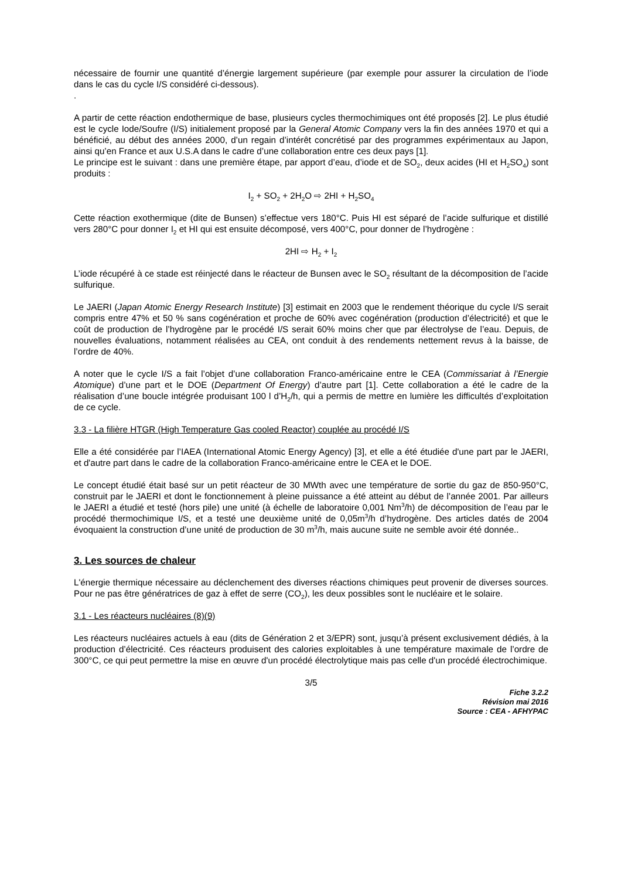nécessaire de fournir une quantité d’énergie largement supérieure (par exemple pour assurer la circulation de l’iode dans le cas du cycle I/S considéré ci-dessous).
.
A partir de cette réaction endothermique de base, plusieurs cycles thermochimiques ont été proposés [2]. Le plus étudié est le cycle Iode/Soufre (I/S) initialement proposé par la General Atomic Company vers la fin des années 1970 et qui a bénéficié, au début des années 2000, d’un regain d’intérêt concrétisé par des programmes expérimentaux au Japon, ainsi qu’en France et aux U.S.A dans le cadre d’une collaboration entre ces deux pays [1].
Le principe est le suivant : dans une première étape, par apport d’eau, d’iode et de SO<sub>2</sub>, deux acides (HI et H<sub>2</sub>SO<sub>4</sub>) sont produits :
I<sub>2</sub> + SO<sub>2</sub> + 2H<sub>2</sub>O ⇨ 2HI + H<sub>2</sub>SO<sub>4</sub>
Cette réaction exothermique (dite de Bunsen) s’effectue vers 180°C. Puis HI est séparé de l’acide sulfurique et distillé vers 280°C pour donner I<sub>2</sub> et HI qui est ensuite décomposé, vers 400°C, pour donner de l’hydrogène :
2HI ⇨ H<sub>2</sub> + I<sub>2</sub>
L’iode récupéré à ce stade est réinjecté dans le réacteur de Bunsen avec le SO<sub>2</sub> résultant de la décomposition de l’acide sulfurique.
Le JAERI (Japan Atomic Energy Research Institute) [3] estimait en 2003 que le rendement théorique du cycle I/S serait compris entre 47% et 50 % sans cogénération et proche de 60% avec cogénération (production d’électricité) et que le coût de production de l’hydrogène par le procédé I/S serait 60% moins cher que par électrolyse de l’eau. Depuis, de nouvelles évaluations, notamment réalisées au CEA, ont conduit à des rendements nettement revus à la baisse, de l’ordre de 40%.
A noter que le cycle I/S a fait l’objet d’une collaboration Franco-américaine entre le CEA (Commissariat à l’Energie Atomique) d’une part et le DOE (Department Of Energy) d’autre part [1]. Cette collaboration a été le cadre de la réalisation d’une boucle intégrée produisant 100 l d’H<sub>2</sub>/h, qui a permis de mettre en lumière les difficultés d’exploitation de ce cycle.
3.3 - La filière HTGR (High Temperature Gas cooled Reactor) couplée au procédé I/S
Elle a été considérée par l’IAEA (International Atomic Energy Agency) [3], et elle a été étudiée d'une part par le JAERI, et d'autre part dans le cadre de la collaboration Franco-américaine entre le CEA et le DOE.
Le concept étudié était basé sur un petit réacteur de 30 MWth avec une température de sortie du gaz de 850-950°C, construit par le JAERI et dont le fonctionnement à pleine puissance a été atteint au début de l’année 2001. Par ailleurs le JAERI a étudié et testé (hors pile) une unité (à échelle de laboratoire 0,001 Nm<sup>3</sup>/h) de décomposition de l’eau par le procédé thermochimique I/S, et a testé une deuxième unité de 0,05m<sup>3</sup>/h d’hydrogène. Des articles datés de 2004 évoquaient la construction d’une unité de production de 30 m<sup>3</sup>/h, mais aucune suite ne semble avoir été donnée..
3. Les sources de chaleur
L'énergie thermique nécessaire au déclenchement des diverses réactions chimiques peut provenir de diverses sources. Pour ne pas être génératrices de gaz à effet de serre (CO<sub>2</sub>), les deux possibles sont le nucléaire et le solaire.
3.1 - Les réacteurs nucléaires (8)(9)
Les réacteurs nucléaires actuels à eau (dits de Génération 2 et 3/EPR) sont, jusqu’à présent exclusivement dédiés, à la production d’électricité. Ces réacteurs produisent des calories exploitables à une température maximale de l’ordre de 300°C, ce qui peut permettre la mise en œuvre d'un procédé électrolytique mais pas celle d'un procédé électrochimique.
3/5
Fiche 3.2.2
Révision mai 2016
Source : CEA - AFHYPAC